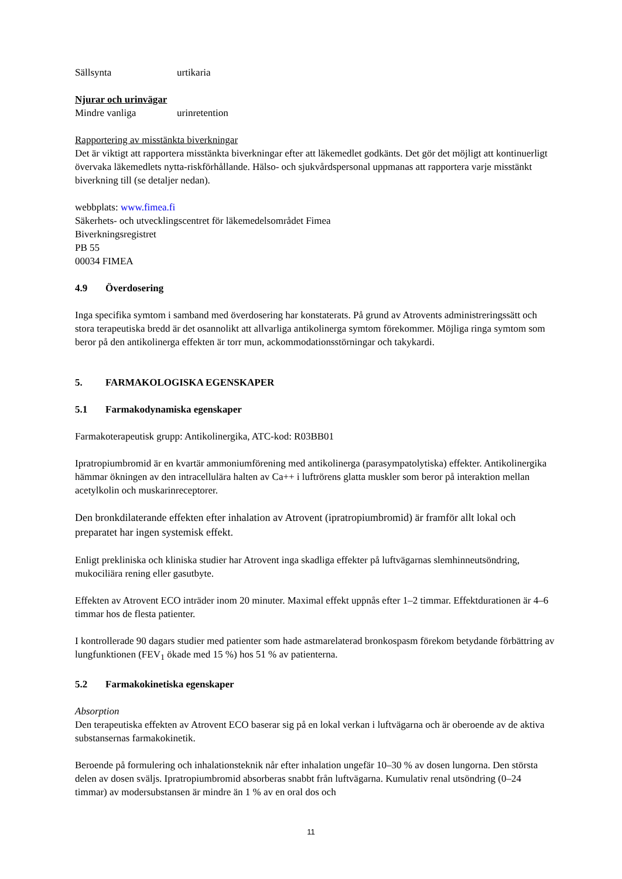Sällsynta urtikaria
Njurar och urinvägar
Mindre vanliga urinretention
Rapportering av misstänkta biverkningar
Det är viktigt att rapportera misstänkta biverkningar efter att läkemedlet godkänts. Det gör det möjligt att kontinuerligt övervaka läkemedlets nytta-riskförhållande. Hälso- och sjukvårdspersonal uppmanas att rapportera varje misstänkt biverkning till (se detaljer nedan).
webbplats: www.fimea.fi
Säkerhets- och utvecklingscentret för läkemedelsområdet Fimea
Biverkningsregistret
PB 55
00034 FIMEA
4.9 Överdosering
Inga specifika symtom i samband med överdosering har konstaterats. På grund av Atrovents administreringssätt och stora terapeutiska bredd är det osannolikt att allvarliga antikolinerga symtom förekommer. Möjliga ringa symtom som beror på den antikolinerga effekten är torr mun, ackommodationsstörningar och takykardi.
5. FARMAKOLOGISKA EGENSKAPER
5.1 Farmakodynamiska egenskaper
Farmakoterapeutisk grupp: Antikolinergika, ATC-kod: R03BB01
Ipratropiumbromid är en kvartär ammoniumförening med antikolinerga (parasympatolytiska) effekter. Antikolinergika hämmar ökningen av den intracellulära halten av Ca++ i luftrörens glatta muskler som beror på interaktion mellan acetylkolin och muskarinreceptorer.
Den bronkdilaterande effekten efter inhalation av Atrovent (ipratropiumbromid) är framför allt lokal och preparatet har ingen systemisk effekt.
Enligt prekliniska och kliniska studier har Atrovent inga skadliga effekter på luftvägarnas slemhinneutsöndring, mukociliära rening eller gasutbyte.
Effekten av Atrovent ECO inträder inom 20 minuter. Maximal effekt uppnås efter 1–2 timmar. Effektdurationen är 4–6 timmar hos de flesta patienter.
I kontrollerade 90 dagars studier med patienter som hade astmarelaterad bronkospasm förekom betydande förbättring av lungfunktionen (FEV<sub>1</sub> ökade med 15 %) hos 51 % av patienterna.
5.2 Farmakokinetiska egenskaper
Absorption
Den terapeutiska effekten av Atrovent ECO baserar sig på en lokal verkan i luftvägarna och är oberoende av de aktiva substansernas farmakokinetik.
Beroende på formulering och inhalationsteknik når efter inhalation ungefär 10–30 % av dosen lungorna. Den största delen av dosen sväljs. Ipratropiumbromid absorberas snabbt från luftvägarna. Kumulativ renal utsöndring (0–24 timmar) av modersubstansen är mindre än 1 % av en oral dos och
11